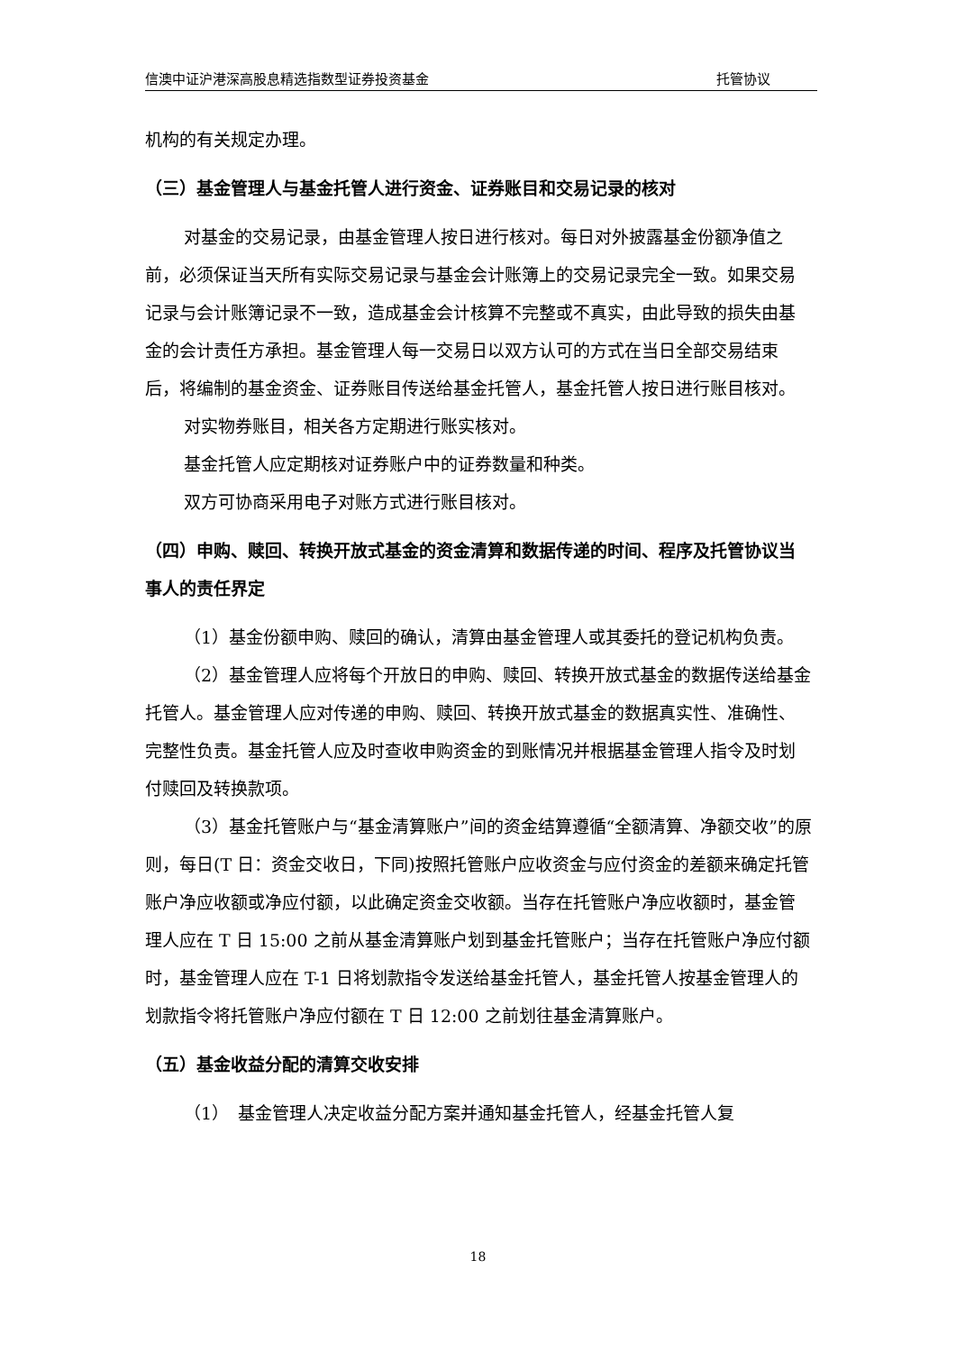信澳中证沪港深高股息精选指数型证券投资基金 托管协议
机构的有关规定办理。
（三）基金管理人与基金托管人进行资金、证券账目和交易记录的核对
对基金的交易记录，由基金管理人按日进行核对。每日对外披露基金份额净值之前，必须保证当天所有实际交易记录与基金会计账簿上的交易记录完全一致。如果交易记录与会计账簿记录不一致，造成基金会计核算不完整或不真实，由此导致的损失由基金的会计责任方承担。基金管理人每一交易日以双方认可的方式在当日全部交易结束后，将编制的基金资金、证券账目传送给基金托管人，基金托管人按日进行账目核对。
对实物券账目，相关各方定期进行账实核对。
基金托管人应定期核对证券账户中的证券数量和种类。
双方可协商采用电子对账方式进行账目核对。
（四）申购、赎回、转换开放式基金的资金清算和数据传递的时间、程序及托管协议当事人的责任界定
（1）基金份额申购、赎回的确认，清算由基金管理人或其委托的登记机构负责。
（2）基金管理人应将每个开放日的申购、赎回、转换开放式基金的数据传送给基金托管人。基金管理人应对传递的申购、赎回、转换开放式基金的数据真实性、准确性、完整性负责。基金托管人应及时查收申购资金的到账情况并根据基金管理人指令及时划付赎回及转换款项。
（3）基金托管账户与“基金清算账户”间的资金结算遵循“全额清算、净额交收”的原则，每日(T 日：资金交收日，下同)按照托管账户应收资金与应付资金的差额来确定托管账户净应收额或净应付额，以此确定资金交收额。当存在托管账户净应收额时，基金管理人应在 T 日 15:00 之前从基金清算账户划到基金托管账户；当存在托管账户净应付额时，基金管理人应在 T-1 日将划款指令发送给基金托管人，基金托管人按基金管理人的划款指令将托管账户净应付额在 T 日 12:00 之前划往基金清算账户。
（五）基金收益分配的清算交收安排
（1）　基金管理人决定收益分配方案并通知基金托管人，经基金托管人复
18